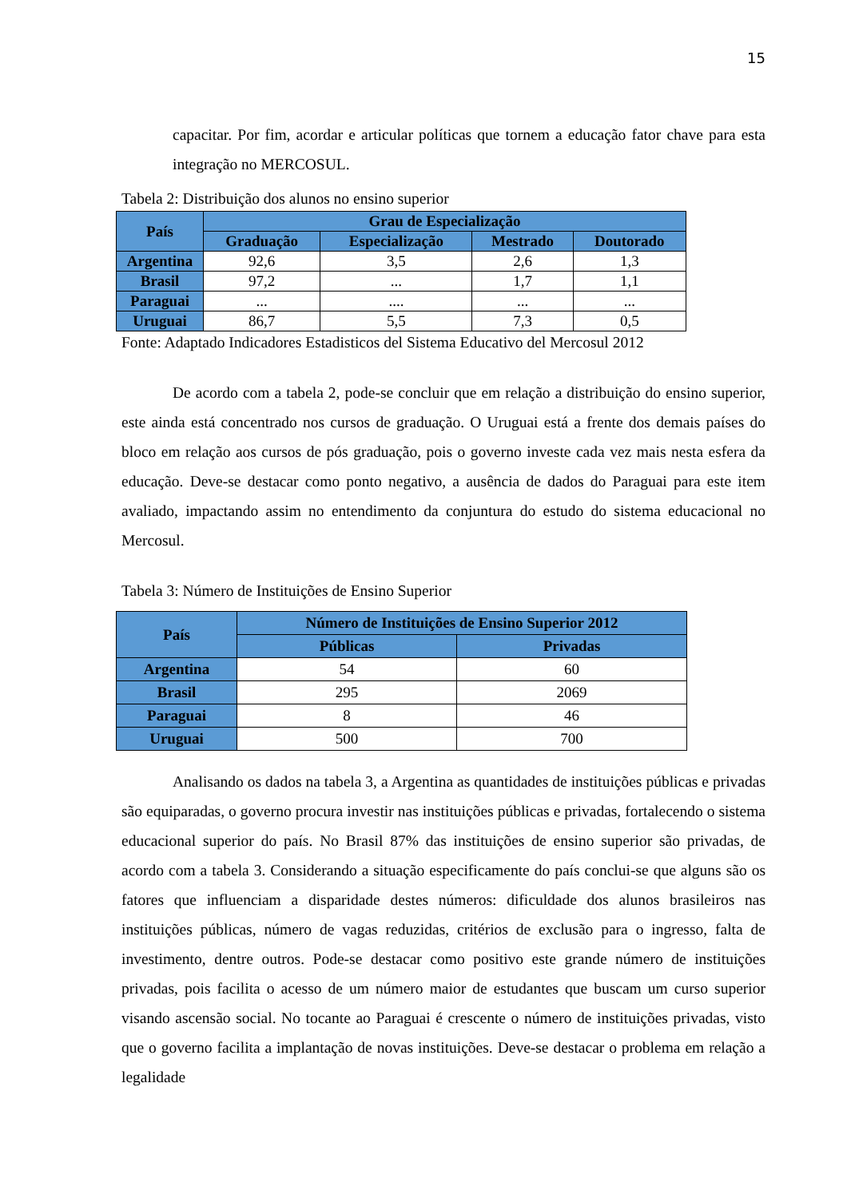15
capacitar. Por fim, acordar e articular políticas que tornem a educação fator chave para esta integração no MERCOSUL.
Tabela 2: Distribuição dos alunos no ensino superior
| País | Grau de Especialização | | | |
| --- | --- | --- | --- | --- |
| | Graduação | Especialização | Mestrado | Doutorado |
| Argentina | 92,6 | 3,5 | 2,6 | 1,3 |
| Brasil | 97,2 | ... | 1,7 | 1,1 |
| Paraguai | ... | .... | ... | ... |
| Uruguai | 86,7 | 5,5 | 7,3 | 0,5 |
Fonte: Adaptado Indicadores Estadisticos del Sistema Educativo del Mercosul 2012
De acordo com a tabela 2, pode-se concluir que em relação a distribuição do ensino superior, este ainda está concentrado nos cursos de graduação. O Uruguai está a frente dos demais países do bloco em relação aos cursos de pós graduação, pois o governo investe cada vez mais nesta esfera da educação. Deve-se destacar como ponto negativo, a ausência de dados do Paraguai para este item avaliado, impactando assim no entendimento da conjuntura do estudo do sistema educacional no Mercosul.
Tabela 3: Número de Instituições de Ensino Superior
| País | Número de Instituições de Ensino Superior 2012 | |
| --- | --- | --- |
| | Públicas | Privadas |
| Argentina | 54 | 60 |
| Brasil | 295 | 2069 |
| Paraguai | 8 | 46 |
| Uruguai | 500 | 700 |
Analisando os dados na tabela 3, a Argentina as quantidades de instituições públicas e privadas são equiparadas, o governo procura investir nas instituições públicas e privadas, fortalecendo o sistema educacional superior do país. No Brasil 87% das instituições de ensino superior são privadas, de acordo com a tabela 3. Considerando a situação especificamente do país conclui-se que alguns são os fatores que influenciam a disparidade destes números: dificuldade dos alunos brasileiros nas instituições públicas, número de vagas reduzidas, critérios de exclusão para o ingresso, falta de investimento, dentre outros. Pode-se destacar como positivo este grande número de instituições privadas, pois facilita o acesso de um número maior de estudantes que buscam um curso superior visando ascensão social. No tocante ao Paraguai é crescente o número de instituições privadas, visto que o governo facilita a implantação de novas instituições. Deve-se destacar o problema em relação a legalidade